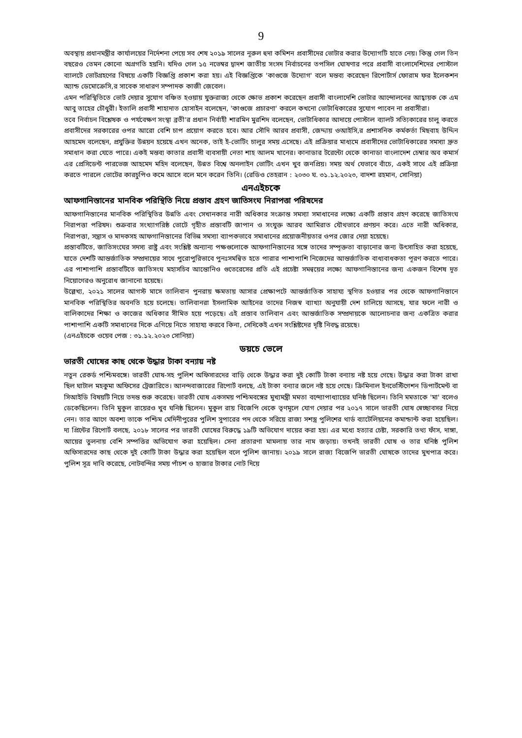9
অবস্থায় প্রধানমন্ত্রীর কার্যালয়ের নির্দেশনা পেয়ে সব শেষ ২০১৯ সালের নূরুল হুদা কমিশন প্রবাসীদের ভোটার করার উদ্যোগটি হাতে নেয়। কিন্তু গেল তিন বছরেও তেমন কোনো অগ্রগতি হয়নি। যদিও গেল ১৫ নভেম্বর দ্বাদশ জাতীয় সংসদ নির্বাচনের তপসিল ঘোষণার পরে প্রবাসী বাংলাদেশিদের পোস্টাল ব্যালটে ভোটগ্রহণের বিষয়ে একটি বিজ্ঞপ্তি প্রকাশ করা হয়। এই বিজ্ঞপ্তিকে 'কাগুজে উদ্যোগ' বলে মন্তব্য করেছেন রিপোর্টার্স ফোরাম ফর ইলেকশন অ্যান্ড ডেমোক্রেসি,র সাবেক সাধারণ সম্পাদক কাজী জেবেল।
এমন পরিস্থিতিতে ভোট দেয়ার সুযোগ বঞ্চিত হওয়ায় যুক্তরাজ্য থেকে ক্ষোভ প্রকাশ করেছেন প্রবাসী বাংলাদেশি ভোটার আন্দোলনের আহ্বায়ক কে এম আবু তাহের চৌধুরী। ইতালি প্রবাসী শাহাদাত হোসাইন বলেছেন, 'কাগুজে প্রচারণা' করলে কখনো ভোটাধিকারের সুযোগ পাবেন না প্রবাসীরা।
তবে নির্বাচন বিশ্লেষক ও পর্যবেক্ষণ সংস্থা ব্রতী'র প্রধান নির্বাহী শারমিন মুরশিদ বলেছেন, ভোটাধিকার আদায়ে পোস্টাল ব্যালট সত্যিকারের চালু করতে প্রবাসীদের সরকারের ওপর আরো বেশি চাপ প্রয়োগ করতে হবে। আর সৌদি আরব প্রবাসী, জেদ্দায় ওআইসি,র প্রশাসনিক কর্মকর্তা মিছবাহ উদ্দিন আহমেদ বলেছেন, প্রযুক্তির উন্নয়ন হয়েছে এখন অনেক, তাই ই-ভোটিং চালুর সময় এসেছে। এই প্রক্রিয়ার মাধ্যমে প্রবাসীদের ভোটাধিকারের সমস্যা দ্রুত সমাধান করা যেতে পারে। একই মন্তব্য কাতার প্রবাসী ব্যবসায়ী নেতা শাহ আলম খানের। কানাডার টরেন্টো থেকে কানাডা বাংলাদেশ চেম্বার অব কমার্স এর প্রেসিডেন্ট পারভেজ আহমেদ মহিদ বলেছেন, উন্নত বিশ্বে অনলাইন ভোটিং এখন খুব জনপ্রিয়। সময় অর্থ যেভাবে বাঁচে, একই সাথে এই প্রক্রিয়া করতে পারলে ভোটের কারচুপিও কমে আসে বলে মনে করেন তিনি। (রেডিও তেহরান : ২০৩০ ঘ. ৩১.১২.২০২৩, বাদশা রহমান, সোনিয়া)
এনএইচকে
আফগানিস্তানের মানবিক পরিস্থিতি নিয়ে প্রস্তাব গ্রহণ জাতিসংঘ নিরাপত্তা পরিষদের
আফগানিস্তানের মানবিক পরিস্থিতির উন্নতি এবং সেখানকার নারী অধিকার সংক্রান্ত সমস্যা সমাধানের লক্ষ্যে একটি প্রস্তাব গ্রহণ করেছে জাতিসংঘ নিরাপত্তা পরিষদ। শুক্রবার সংখ্যাগরিষ্ঠ ভোটে গৃহীত প্রস্তাবটি জাপান ও সংযুক্ত আরব আমিরাত যৌথভাবে প্রণয়ন করে। এতে নারী অধিকার, নিরাপত্তা, সন্ত্রাস ও মাদকসহ আফগানিস্তানের বিভিন্ন সমস্যা ব্যাপকভাবে সমাধানের প্রয়োজনীয়তার ওপর জোর দেয়া হয়েছে।
প্রস্তাবটিতে, জাতিসংঘের সদস্য রাষ্ট্র এবং সংশ্লিষ্ট অন্যান্য পক্ষগুলোকে আফগানিস্তানের সঙ্গে তাদের সম্পৃক্ততা বাড়ানোর জন্য উৎসাহিত করা হয়েছে, যাতে দেশটি আন্তর্জাতিক সম্প্রদায়ের সাথে পুরোপুরিভাবে পুনঃসমন্বিত হতে পারার পাশাপাশি নিজেদের আন্তর্জাতিক বাধ্যবাধকতা পূরণ করতে পারে। এর পাশাপাশি প্রস্তাবটিতে জাতিসংঘ মহাসচিব আন্তোনিও গুতেরেসের প্রতি এই প্রচেষ্টা সমন্বয়ের লক্ষ্যে আফগানিস্তানের জন্য একজন বিশেষ দূত নিয়োগেরও অনুরোধ জানানো হয়েছে।
উল্লেখ্য, ২০২১ সালের আগস্ট মাসে তালিবান পুনরায় ক্ষমতায় আসার প্রেক্ষাপটে আন্তর্জাতিক সাহায্য স্থগিত হওয়ার পর থেকে আফগানিস্তানে মানবিক পরিস্থিতির অবনতি হয়ে চলেছে। তালিবানরা ইসলামিক আইনের তাদের নিজস্ব ব্যাখ্যা অনুযায়ী দেশ চালিয়ে আসছে, যার ফলে নারী ও বালিকাদের শিক্ষা ও কাজের অধিকার সীমিত হয়ে পড়েছে। এই প্রস্তাব তালিবান এবং আন্তর্জাতিক সম্প্রদায়কে আলোচনার জন্য একত্রিত করার পাশাপাশি একটি সমাধানের দিকে এগিয়ে নিতে সাহায্য করবে কিনা, সেদিকেই এখন সংশ্লিষ্টদের দৃষ্টি নিবদ্ধ রয়েছে।
(এনএইচকে ওয়েব পেজ : ৩১.১২.২০২৩ সোনিয়া)
ডয়চে ভেলে
ভারতী ঘোষের কাছ থেকে উদ্ধার টাকা বন্যায় নষ্ট
নতুন রেকর্ড পশ্চিমবঙ্গে। ভারতী ঘোষ-সহ পুলিশ অফিসারদের বাড়ি থেকে উদ্ধার করা দুই কোটি টাকা বন্যায় নষ্ট হয়ে গেছে। উদ্ধার করা টাকা রাখা ছিল ঘাটাল মহকুমা অফিসের ট্রেজারিতে। আনন্দবাজারের রিপোর্ট বলছে, এই টাকা বন্যার জলে নষ্ট হয়ে গেছে। ক্রিমিনাল ইনভেস্টিগেশন ডিপার্টমেন্ট বা সিআইডি বিষয়টি নিয়ে তদন্ত শুরু করেছে। ভারতী ঘোষ একসময় পশ্চিমবঙ্গের মুখ্যমন্ত্রী মমতা বন্দ্যোপাধ্যায়ের ঘনিষ্ঠ ছিলেন। তিনি মমতাকে 'মা' বলেও ডেকেছিলেন। তিনি মুকুল রায়েরও খুব ঘনিষ্ঠ ছিলেন। মুকুল রায় বিজেপি থেকে তৃণমূলে যোগ দেয়ার পর ২০১৭ সালে ভারতী ঘোষ স্বেচ্ছাবসর নিয়ে নেন। তার আগে অবশ্য তাকে পশ্চিম মেদিনীপুরের পুলিশ সুপারের পদ থেকে সরিয়ে রাজ্য সশস্ত্র পুলিশের থার্ড ব্যাটেলিয়নের কমান্ডান্ট করা হয়েছিল। দ্য প্রিন্টের রিপোর্ট বলছে, ২০১৮ সালের পর ভারতী ঘোষের বিরুদ্ধে ১৯টি অভিযোগ দায়ের করা হয়। এর মধ্যে হত্যার চেষ্টা, সরকারি তথ্য ফাঁস, দাঙ্গা, আয়ের তুলনায় বেশি সম্পত্তির অভিযোগ করা হয়েছিল। সেনা প্রতারণা মামলায় তার নাম জড়ায়। তখনই ভারতী ঘোষ ও তার ঘনিষ্ঠ পুলিশ অফিসারদের কাছ থেকে দুই কোটি টাকা উদ্ধার করা হয়েছিল বলে পুলিশ জানায়। ২০১৯ সালে রাজ্য বিজেপি ভারতী ঘোষকে তাদের মুখপাত্র করে। পুলিশ সূত্র দাবি করেছে, নোটবন্দির সময় পাঁচশ ও হাজার টাকার নোট দিয়ে